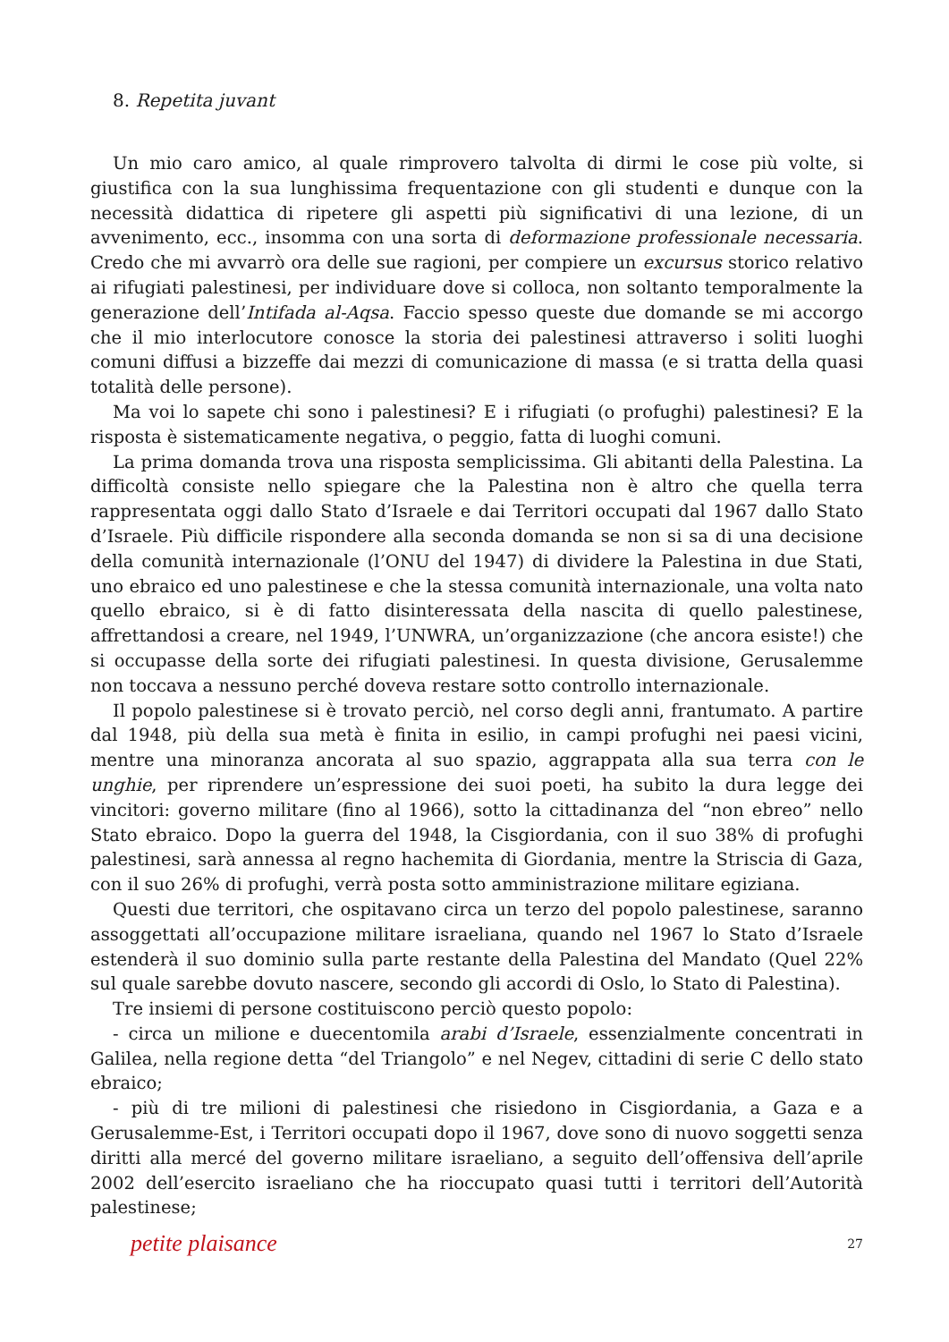8. Repetita juvant
Un mio caro amico, al quale rimprovero talvolta di dirmi le cose più volte, si giustifica con la sua lunghissima frequentazione con gli studenti e dunque con la necessità didattica di ripetere gli aspetti più significativi di una lezione, di un avvenimento, ecc., insomma con una sorta di deformazione professionale necessaria. Credo che mi avvarrò ora delle sue ragioni, per compiere un excursus storico relativo ai rifugiati palestinesi, per individuare dove si colloca, non soltanto temporalmente la generazione dell’Intifada al-Aqsa. Faccio spesso queste due domande se mi accorgo che il mio interlocutore conosce la storia dei palestinesi attraverso i soliti luoghi comuni diffusi a bizzeffe dai mezzi di comunicazione di massa (e si tratta della quasi totalità delle persone).
Ma voi lo sapete chi sono i palestinesi? E i rifugiati (o profughi) palestinesi? E la risposta è sistematicamente negativa, o peggio, fatta di luoghi comuni.
La prima domanda trova una risposta semplicissima. Gli abitanti della Palestina. La difficoltà consiste nello spiegare che la Palestina non è altro che quella terra rappresentata oggi dallo Stato d’Israele e dai Territori occupati dal 1967 dallo Stato d’Israele. Più difficile rispondere alla seconda domanda se non si sa di una decisione della comunità internazionale (l’ONU del 1947) di dividere la Palestina in due Stati, uno ebraico ed uno palestinese e che la stessa comunità internazionale, una volta nato quello ebraico, si è di fatto disinteressata della nascita di quello palestinese, affrettandosi a creare, nel 1949, l’UNWRA, un’organizzazione (che ancora esiste!) che si occupasse della sorte dei rifugiati palestinesi. In questa divisione, Gerusalemme non toccava a nessuno perché doveva restare sotto controllo internazionale.
Il popolo palestinese si è trovato perciò, nel corso degli anni, frantumato. A partire dal 1948, più della sua metà è finita in esilio, in campi profughi nei paesi vicini, mentre una minoranza ancorata al suo spazio, aggrappata alla sua terra con le unghie, per riprendere un’espressione dei suoi poeti, ha subito la dura legge dei vincitori: governo militare (fino al 1966), sotto la cittadinanza del “non ebreo” nello Stato ebraico. Dopo la guerra del 1948, la Cisgiordania, con il suo 38% di profughi palestinesi, sarà annessa al regno hachemita di Giordania, mentre la Striscia di Gaza, con il suo 26% di profughi, verrà posta sotto amministrazione militare egiziana.
Questi due territori, che ospitavano circa un terzo del popolo palestinese, saranno assoggettati all’occupazione militare israeliana, quando nel 1967 lo Stato d’Israele estenderà il suo dominio sulla parte restante della Palestina del Mandato (Quel 22% sul quale sarebbe dovuto nascere, secondo gli accordi di Oslo, lo Stato di Palestina).
Tre insiemi di persone costituiscono perciò questo popolo:
- circa un milione e duecentomila arabi d’Israele, essenzialmente concentrati in Galilea, nella regione detta “del Triangolo” e nel Negev, cittadini di serie C dello stato ebraico;
- più di tre milioni di palestinesi che risiedono in Cisgiordania, a Gaza e a Gerusalemme-Est, i Territori occupati dopo il 1967, dove sono di nuovo soggetti senza diritti alla mercé del governo militare israeliano, a seguito dell’offensiva dell’aprile 2002 dell’esercito israeliano che ha rioccupato quasi tutti i territori dell’Autorità palestinese;
petite plaisance 27